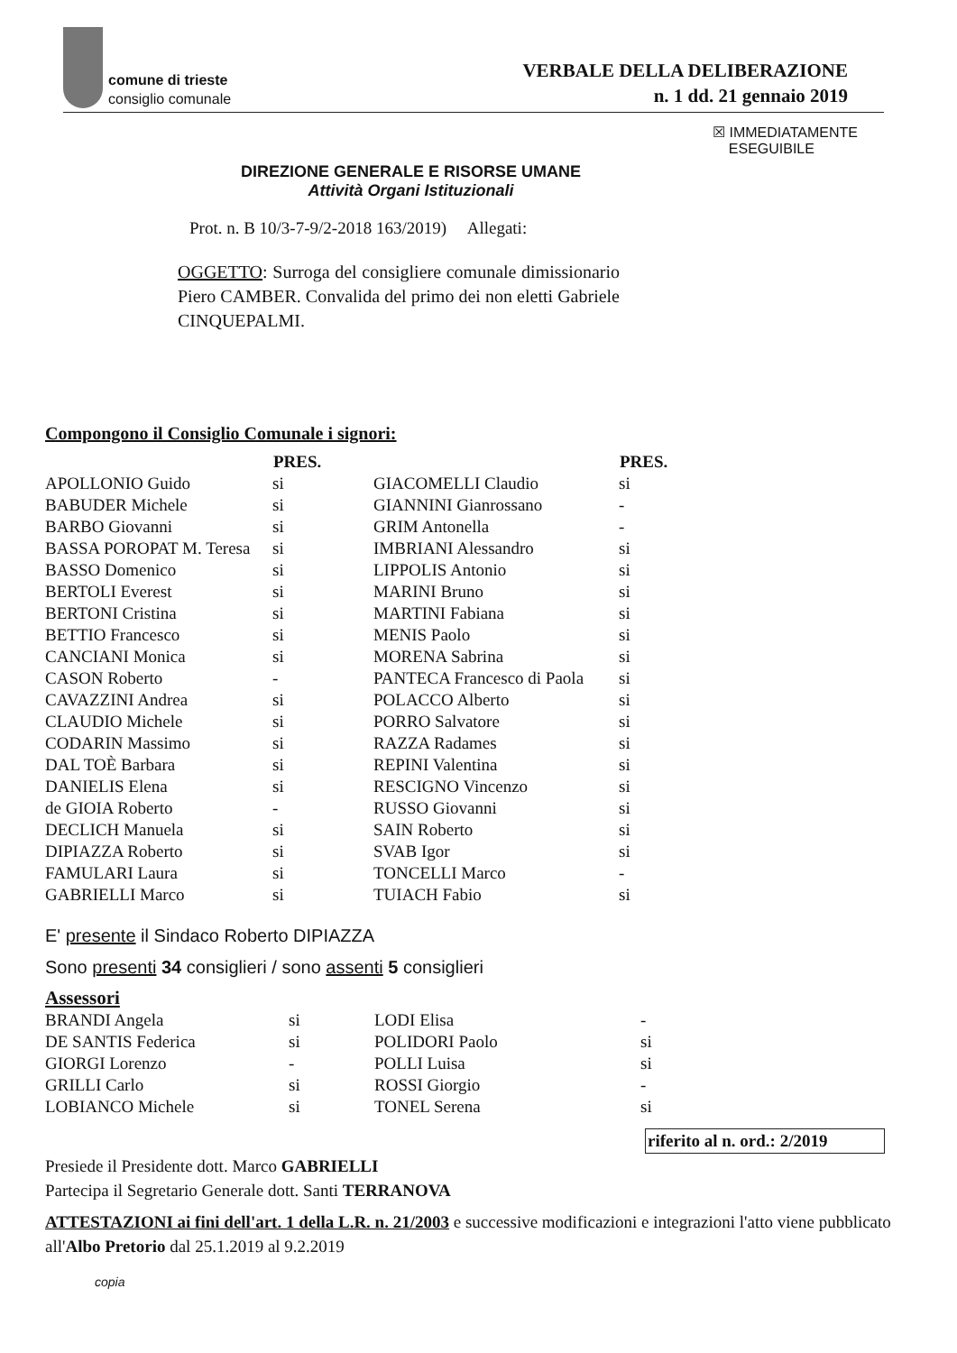comune di trieste
consiglio comunale
VERBALE DELLA DELIBERAZIONE
n. 1 dd. 21 gennaio 2019
☒ IMMEDIATAMENTE
ESEGUIBILE
DIREZIONE GENERALE E RISORSE UMANE
Attività Organi Istituzionali
Prot. n. B 10/3-7-9/2-2018 163/2019) Allegati:
OGGETTO: Surroga del consigliere comunale dimissionario Piero CAMBER. Convalida del primo dei non eletti Gabriele CINQUEPALMI.
Compongono il Consiglio Comunale i signori:
| | PRES. | | PRES. |
| --- | --- | --- | --- |
| APOLLONIO Guido | si | GIACOMELLI Claudio | si |
| BABUDER Michele | si | GIANNINI Gianrossano | - |
| BARBO Giovanni | si | GRIM Antonella | - |
| BASSA POROPAT M. Teresa | si | IMBRIANI Alessandro | si |
| BASSO Domenico | si | LIPPOLIS Antonio | si |
| BERTOLI Everest | si | MARINI Bruno | si |
| BERTONI Cristina | si | MARTINI Fabiana | si |
| BETTIO Francesco | si | MENIS Paolo | si |
| CANCIANI Monica | si | MORENA Sabrina | si |
| CASON Roberto | - | PANTECA Francesco di Paola | si |
| CAVAZZINI Andrea | si | POLACCO Alberto | si |
| CLAUDIO Michele | si | PORRO Salvatore | si |
| CODARIN Massimo | si | RAZZA Radames | si |
| DAL TOÈ Barbara | si | REPINI Valentina | si |
| DANIELIS Elena | si | RESCIGNO Vincenzo | si |
| de GIOIA Roberto | - | RUSSO Giovanni | si |
| DECLICH Manuela | si | SAIN Roberto | si |
| DIPIAZZA Roberto | si | SVAB Igor | si |
| FAMULARI Laura | si | TONCELLI Marco | - |
| GABRIELLI Marco | si | TUIACH Fabio | si |
E' presente il Sindaco Roberto DIPIAZZA
Sono presenti 34 consiglieri / sono assenti 5 consiglieri
Assessori
| BRANDI Angela | si | LODI Elisa | - |
| DE SANTIS Federica | si | POLIDORI Paolo | si |
| GIORGI Lorenzo | - | POLLI Luisa | si |
| GRILLI Carlo | si | ROSSI Giorgio | - |
| LOBIANCO Michele | si | TONEL Serena | si |
riferito al n. ord.: 2/2019
Presiede il Presidente dott. Marco GABRIELLI
Partecipa il Segretario Generale dott. Santi TERRANOVA
ATTESTAZIONI ai fini dell'art. 1 della L.R. n. 21/2003 e successive modificazioni e integrazioni l'atto viene pubblicato all'Albo Pretorio dal 25.1.2019 al 9.2.2019
copia